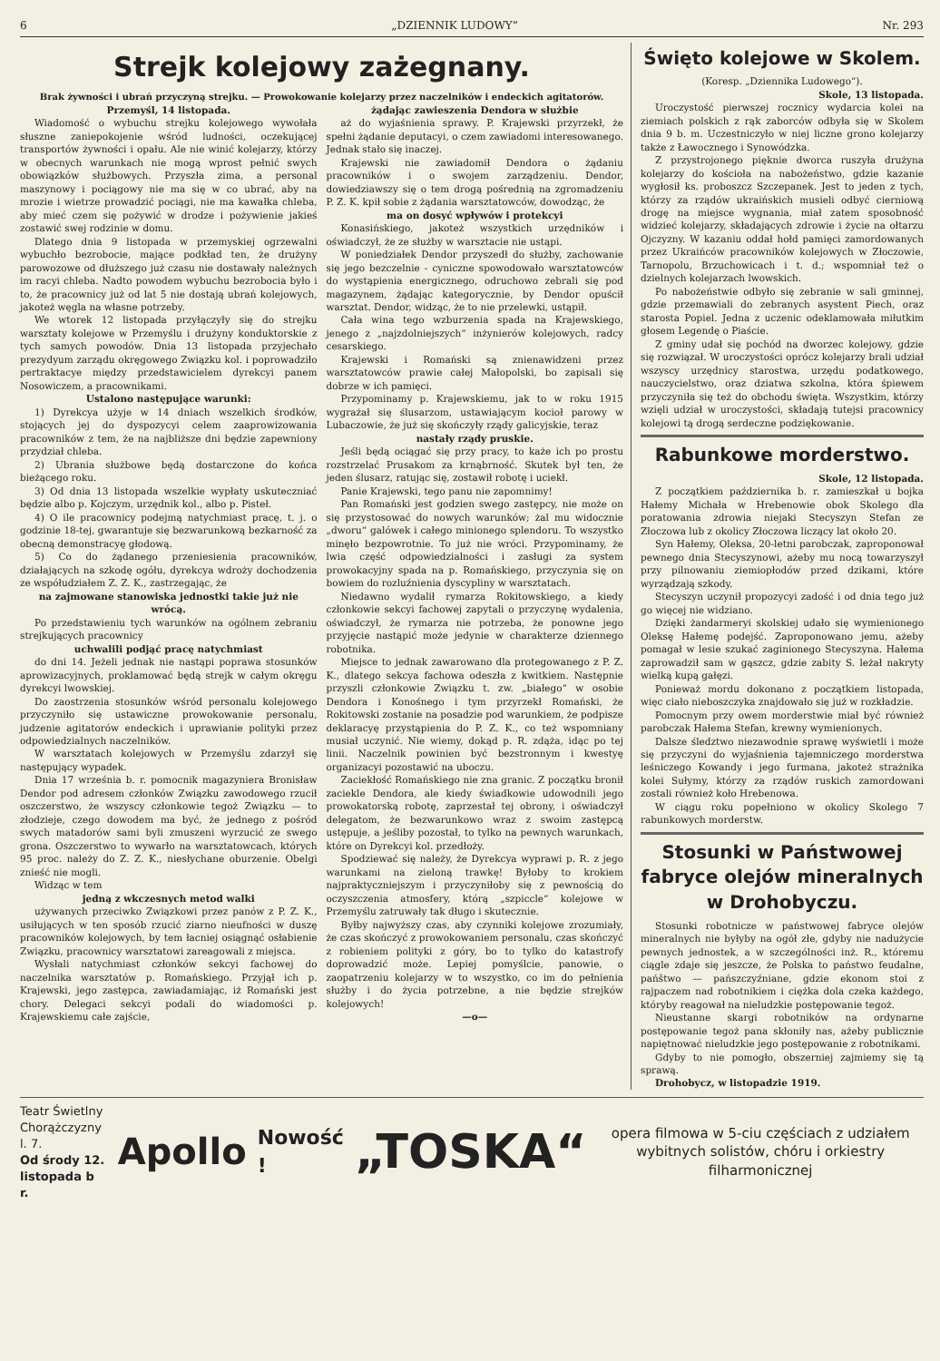6 „DZIENNIK LUDOWY“Nr. 293
Strejk kolejowy zażegnany.
Brak żywności i ubrań przyczyną strejku. — Prowokowanie kolejarzy przez naczelników i endeckich agitatorów.
Przemyśl, 14 listopada.
Wiadomość o wybuchu strejku kolejowego wywołała słuszne zaniepokojenie wśród ludności, oczekującej transportów żywności i opału. Ale nie winić kolejarzy, którzy w obecnych warunkach nie mogą wprost pełnić swych obowiązków służbowych. Przyszła zima, a personal maszynowy i pociągowy nie ma się w co ubrać, aby na mrozie i wietrze prowadzić pociągi, nie ma kawałka chleba, aby mieć czem się pożywić w drodze i pożywienie jakieś zostawić swej rodzinie w domu.
Dlatego dnia 9 listopada w przemyskiej ogrzewalni wybuchło bezrobocie, mające podkład ten, że drużyny parowozowe od dłuższego już czasu nie dostawały należnych im racyi chleba. Nadto powodem wybuchu bezrobocia było i to, że pracownicy już od lat 5 nie dostają ubrań kolejowych, jakoteż węgla na własne potrzeby.
We wtorek 12 listopada przyłączyły się do strejku warsztaty kolejowe w Przemyślu i drużyny konduktorskie z tych samych powodów. Dnia 13 listopada przyjechało prezydyum zarządu okręgowego Związku kol. i poprowadziło pertraktacye między przedstawicielem dyrekcyi panem Nosowiczem, a pracownikami.
Ustalono następujące warunki:
1) Dyrekcya użyje w 14 dniach wszelkich środków, stojących jej do dyspozycyi celem zaaprowizowania pracowników z tem, że na najbliższe dni będzie zapewniony przydział chleba.
2) Ubrania służbowe będą dostarczone do końca bieżącego roku.
3) Od dnia 13 listopada wszelkie wypłaty uskuteczniać będzie albo p. Kojczym, urzędnik kol., albo p. Pisteł.
4) O ile pracownicy podejmą natychmiast pracę, t. j. o godzinie 18-tej, gwarantuje się bezwarunkową bezkarność za obecną demonstracyę głodową.
5) Co do żądanego przeniesienia pracowników, działających na szkodę ogółu, dyrekcya wdroży dochodzenia ze współudziałem Z. Z. K., zastrzegając, że
na zajmowane stanowiska jednostki takie już nie wrócą.
Po przedstawieniu tych warunków na ogólnem zebraniu strejkujących pracownicy
uchwalili podjąć pracę natychmiast
do dni 14. Jeżeli jednak nie nastąpi poprawa stosunków aprowizacyjnych, proklamować będą strejk w całym okręgu dyrekcyi lwowskiej.
Do zaostrzenia stosunków wśród personalu kolejowego przyczyniło się ustawiczne prowokowanie personalu, judzenie agitatorów endeckich i uprawianie polityki przez odpowiedzialnych naczelników.
W warsztatach kolejowych w Przemyślu zdarzył się następujący wypadek.
Dnia 17 września b. r. pomocnik magazyniera Bronisław Dendor pod adresem członków Związku zawodowego rzucił oszczerstwo, że wszyscy członkowie tegoż Związku — to złodzieje, czego dowodem ma być, że jednego z pośród swych matadorów sami byli zmuszeni wyrzucić ze swego grona. Oszczerstwo to wywarło na warsztatowcach, których 95 proc. należy do Z. Z. K., niesłychane oburzenie. Obelgi znieść nie mogli.
Widząc w tem
jedną z wkczesnych metod walki
używanych przeciwko Związkowi przez panów z P. Z. K., usiłujących w ten sposób rzucić ziarno nieufności w duszę pracowników kolejowych, by tem łacniej osiągnąć osłabienie Związku, pracownicy warsztatowi zareagowali z miejsca.
Wysłali natychmiast członków sekcyi fachowej do naczelnika warsztatów p. Romańskiego. Przyjął ich p. Krajewski, jego zastępca, zawiadamiając, iż Romański jest chory. Delegaci sekcyi podali do wiadomości p. Krajewskiemu całe zajście,
żądając zawieszenia Dendora w służbie
aż do wyjaśnienia sprawy. P. Krajewski przyrzekł, że spełni żądanie deputacyi, o czem zawiadomi interesowanego. Jednak stało się inaczej.
Krajewski nie zawiadomił Dendora o żądaniu pracowników i o swojem zarządzeniu. Dendor, dowiedziawszy się o tem drogą pośrednią na zgromadzeniu P. Z. K. kpił sobie z żądania warsztatowców, dowodząc, że
ma on dosyć wpływów i protekcyi
Konasińskiego, jakoteż wszystkich urzędników i oświadczył, że ze służby w warsztacie nie ustąpi.
W poniedziałek Dendor przyszedł do służby, zachowanie się jego bezczelnie - cyniczne spowodowało warsztatowców do wystąpienia energicznego, odruchowo zebrali się pod magazynem, żądając kategorycznie, by Dendor opuścił warsztat. Dendor, widząc, że to nie przelewki, ustąpił.
Cała wina tego wzburzenia spada na Krajewskiego, jenego z „najzdolniejszych“ inżynierów kolejowych, radcy cesarskiego.
Krajewski i Romański są znienawidzeni przez warsztatowców prawie całej Małopolski, bo zapisali się dobrze w ich pamięci.
Przypominamy p. Krajewskiemu, jak to w roku 1915 wygrażał się ślusarzom, ustawiającym kocioł parowy w Lubaczowie, że już się skończyły rządy galicyjskie, teraz
nastały rządy pruskie.
Jeśli będą ociągać się przy pracy, to każe ich po prostu rozstrzelać Prusakom za krnąbrność. Skutek był ten, że jeden ślusarz, ratując się, zostawił robotę i uciekł.
Panie Krajewski, tego panu nie zapomnimy!
Pan Romański jest godzien swego zastępcy, nie może on się przystosować do nowych warunków; żal mu widocznie „dworu“ galówek i całego minionego splendoru. To wszystko minęło bezpowrotnie. To już nie wróci. Przypominamy, że lwia część odpowiedzialności i zasługi za system prowokacyjny spada na p. Romańskiego, przyczynia się on bowiem do rozluźnienia dyscypliny w warsztatach.
Niedawno wydalił rymarza Rokitowskiego, a kiedy członkowie sekcyi fachowej zapytali o przyczynę wydalenia, oświadczył, że rymarza nie potrzeba, że ponowne jego przyjęcie nastąpić może jedynie w charakterze dziennego robotnika.
Miejsce to jednak zawarowano dla protegowanego z P. Z. K., dlatego sekcya fachowa odeszła z kwitkiem. Następnie przyszli członkowie Związku t. zw. „białego“ w osobie Dendora i Konośnego i tym przyrzekł Romański, że Rokitowski zostanie na posadzie pod warunkiem, że podpisze deklaracyę przystąpienia do P. Z. K., co też wspomniany musiał uczynić. Nie wiemy, dokąd p. R. zdąża, idąc po tej linii. Naczelnik powinien być bezstronnym i kwestyę organizacyi pozostawić na uboczu.
Zaciekłość Romańskiego nie zna granic. Z początku bronił zaciekle Dendora, ale kiedy świadkowie udowodnili jego prowokatorską robotę, zaprzestał tej obrony, i oświadczył delegatom, że bezwarunkowo wraz z swoim zastępcą ustępuje, a jeśliby pozostał, to tylko na pewnych warunkach, które on Dyrekcyi kol. przedłoży.
Spodziewać się należy, że Dyrekcya wyprawi p. R. z jego warunkami na zieloną trawkę! Byłoby to krokiem najpraktyczniejszym i przyczyniłoby się z pewnością do oczyszczenia atmosfery, którą „szpiccle“ kolejowe w Przemyślu zatruwały tak długo i skutecznie.
Byłby najwyższy czas, aby czynniki kolejowe zrozumiały, że czas skończyć z prowokowaniem personalu, czas skończyć z robieniem polityki z góry, bo to tylko do katastrofy doprowadzić może. Lepiej pomyślcie, panowie, o zaopatrzeniu kolejarzy w to wszystko, co im do pełnienia służby i do życia potrzebne, a nie będzie strejków kolejowych!
—o—
Święto kolejowe w Skolem.
(Koresp. „Dziennika Ludowego“).
Skole, 13 listopada.
Uroczystość pierwszej rocznicy wydarcia kolei na ziemiach polskich z rąk zaborców odbyła się w Skolem dnia 9 b. m. Uczestniczyło w niej liczne grono kolejarzy także z Ławocznego i Synowódzka.
Z przystrojonego pięknie dworca ruszyła drużyna kolejarzy do kościoła na nabożeństwo, gdzie kazanie wygłosił ks. proboszcz Szczepanek. Jest to jeden z tych, którzy za rządów ukraińskich musieli odbyć cierniową drogę na miejsce wygnania, miał zatem sposobność widzieć kolejarzy, składających zdrowie i życie na ołtarzu Ojczyzny. W kazaniu oddał hołd pamięci zamordowanych przez Ukraińców pracowników kolejowych w Złoczowie, Tarnopolu, Brzuchowicach i t. d.; wspomniał też o dzielnych kolejarzach lwowskich.
Po nabożeństwie odbyło się zebranie w sali gminnej, gdzie przemawiali do zebranych asystent Piech, oraz starosta Popiel. Jedna z uczenic odeklamowała miłutkim głosem Legendę o Piaście.
Z gminy udał się pochód na dworzec kolejowy, gdzie się rozwiązał. W uroczystości oprócz kolejarzy brali udział wszyscy urzędnicy starostwa, urzędu podatkowego, nauczycielstwo, oraz dziatwa szkolna, która śpiewem przyczyniła się też do obchodu święta. Wszystkim, którzy wzięli udział w uroczystości, składają tutejsi pracownicy kolejowi tą drogą serdeczne podziękowanie.
Rabunkowe morderstwo.
Skole, 12 listopada.
Z początkiem października b. r. zamieszkał u bojka Hałemy Michała w Hrebenowie obok Skolego dla poratowania zdrowia niejaki Stecyszyn Stefan ze Złoczowa lub z okolicy Złoczowa liczący lat około 20.
Syn Hałemy, Oleksa, 20-letni parobczak, zaproponował pewnego dnia Stecyszynowi, ażeby mu nocą towarzyszył przy pilnowaniu ziemiopłodów przed dzikami, które wyrządzają szkody.
Stecyszyn uczynił propozycyi zadość i od dnia tego już go więcej nie widziano.
Dzięki żandarmeryi skolskiej udało się wymienionego Oleksę Hałemę podejść. Zaproponowano jemu, ażeby pomagał w lesie szukać zaginionego Stecyszyna. Hałema zaprowadził sam w gąszcz, gdzie zabity S. leżał nakryty wielką kupą gałęzi.
Ponieważ mordu dokonano z początkiem listopada, więc ciało nieboszczyka znajdowało się już w rozkładzie.
Pomocnym przy owem morderstwie miał być również parobczak Hałema Stefan, krewny wymienionych.
Dalsze śledztwo niezawodnie sprawę wyświetli i może się przyczyni do wyjaśnienia tajemniczego morderstwa leśniczego Kowandy i jego furmana, jakoteż strażnika kolei Sułymy, którzy za rządów ruskich zamordowani zostali również koło Hrebenowa.
W ciągu roku popełniono w okolicy Skolego 7 rabunkowych morderstw.
Stosunki w Państwowej fabryce olejów mineralnych w Drohobyczu.
Stosunki robotnicze w państwowej fabryce olejów mineralnych nie byłyby na ogół złe, gdyby nie nadużycie pewnych jednostek, a w szczególności inż. R., któremu ciągle zdaje się jeszcze, że Polska to państwo feudalne, pańštwo — pańszczyźniane, gdzie ekonom stoi z rajpaczem nad robotnikiem i ciężka dola czeka każdego, któryby reagował na nieludzkie postępowanie tegoż.
Nieustanne skargi robotników na ordynarne postępowanie tegoż pana skłoniły nas, ażeby publicznie napiętnować nieludzkie jego postępowanie z robotnikami.
Gdyby to nie pomogło, obszerniej zajmiemy się tą sprawą.
Drohobycz, w listopadzie 1919.
Teatr Świetlny
Chorążczyzny l. 7.
Od środy 12. listopada b r.
Apollo
Nowość !
„TOSKA“
opera filmowa w 5-ciu częściach z udziałem wybitnych solistów, chóru i orkiestry filharmonicznej